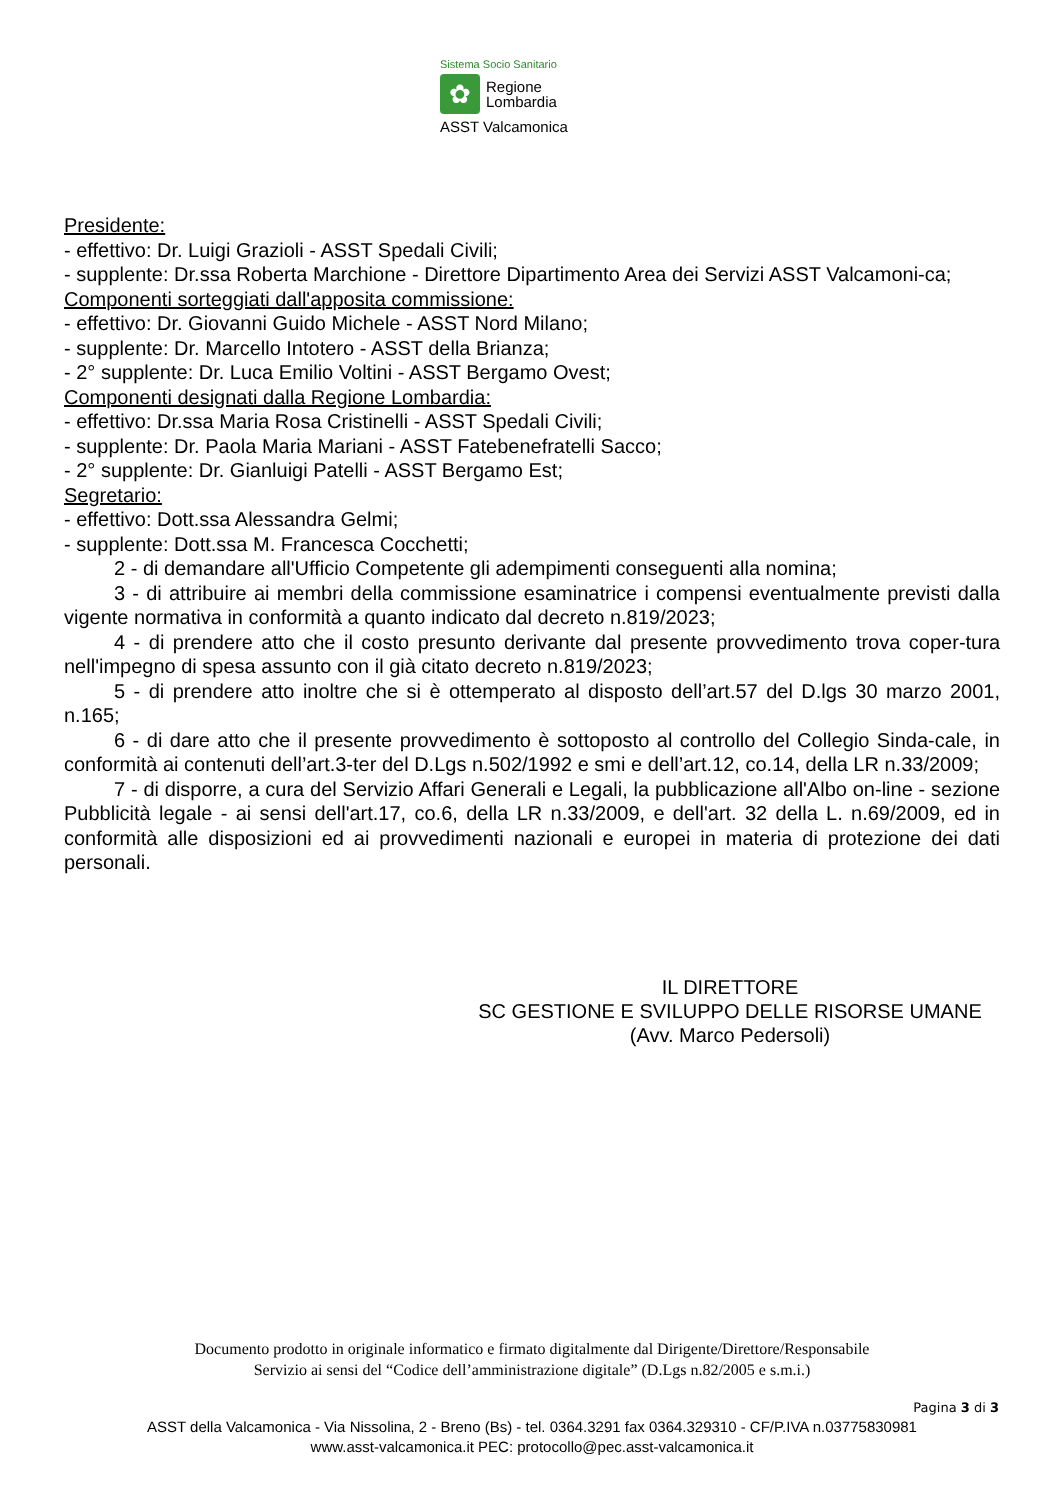Sistema Socio Sanitario
✿
Regione
Lombardia
ASST Valcamonica
Presidente:
- effettivo: Dr. Luigi Grazioli - ASST Spedali Civili;
- supplente: Dr.ssa Roberta Marchione - Direttore Dipartimento Area dei Servizi ASST Valcamoni-ca;
Componenti sorteggiati dall'apposita commissione:
- effettivo: Dr. Giovanni Guido Michele - ASST Nord Milano;
- supplente: Dr. Marcello Intotero - ASST della Brianza;
- 2° supplente: Dr. Luca Emilio Voltini - ASST Bergamo Ovest;
Componenti designati dalla Regione Lombardia:
- effettivo: Dr.ssa Maria Rosa Cristinelli - ASST Spedali Civili;
- supplente: Dr. Paola Maria Mariani - ASST Fatebenefratelli Sacco;
- 2° supplente: Dr. Gianluigi Patelli - ASST Bergamo Est;
Segretario:
- effettivo: Dott.ssa Alessandra Gelmi;
- supplente: Dott.ssa M. Francesca Cocchetti;
2 - di demandare all'Ufficio Competente gli adempimenti conseguenti alla nomina;
3 - di attribuire ai membri della commissione esaminatrice i compensi eventualmente previsti dalla vigente normativa in conformità a quanto indicato dal decreto n.819/2023;
4 - di prendere atto che il costo presunto derivante dal presente provvedimento trova coper-tura nell'impegno di spesa assunto con il già citato decreto n.819/2023;
5 - di prendere atto inoltre che si è ottemperato al disposto dell’art.57 del D.lgs 30 marzo 2001, n.165;
6 - di dare atto che il presente provvedimento è sottoposto al controllo del Collegio Sinda-cale, in conformità ai contenuti dell’art.3-ter del D.Lgs n.502/1992 e smi e dell’art.12, co.14, della LR n.33/2009;
7 - di disporre, a cura del Servizio Affari Generali e Legali, la pubblicazione all'Albo on-line - sezione Pubblicità legale - ai sensi dell'art.17, co.6, della LR n.33/2009, e dell'art. 32 della L. n.69/2009, ed in conformità alle disposizioni ed ai provvedimenti nazionali e europei in materia di protezione dei dati personali.
IL DIRETTORE
SC GESTIONE E SVILUPPO DELLE RISORSE UMANE
(Avv. Marco Pedersoli)
Documento prodotto in originale informatico e firmato digitalmente dal Dirigente/Direttore/Responsabile
Servizio ai sensi del “Codice dell’amministrazione digitale” (D.Lgs n.82/2005 e s.m.i.)
Pagina 3 di 3
ASST della Valcamonica - Via Nissolina, 2 - Breno (Bs) - tel. 0364.3291 fax 0364.329310 - CF/P.IVA n.03775830981
www.asst-valcamonica.it PEC: protocollo@pec.asst-valcamonica.it